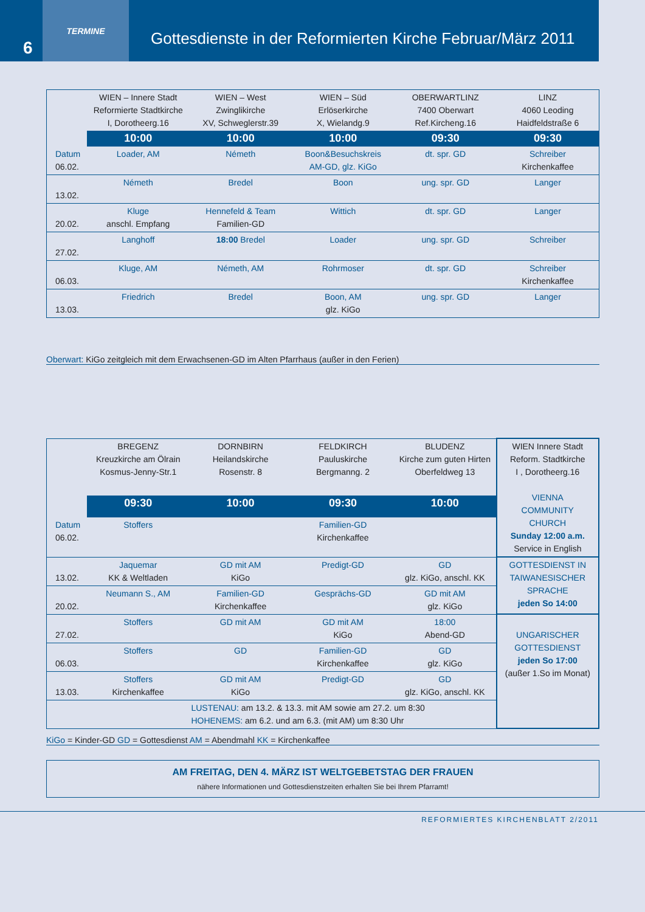6
TERMINE
Gottesdienste in der Reformierten Kirche Februar/März 2011
| | WIEN – Innere Stadt Reformierte Stadtkirche I, Dorotheerg.16 | WIEN – West Zwinglikirche XV, Schweglerstr.39 | WIEN – Süd Erlöserkirche X, Wielandg.9 | OBERWARTLINZ 7400 Oberwart Ref.Kircheng.16 | LINZ 4060 Leoding Haidfeldstraße 6 |
| --- | --- | --- | --- | --- | --- |
| | 10:00 | 10:00 | 10:00 | 09:30 | 09:30 |
| Datum 06.02. | Loader, AM | Németh | Boon&Besuchskreis AM-GD, glz. KiGo | dt. spr. GD | Schreiber Kirchenkaffee |
| 13.02. | Németh | Bredel | Boon | ung. spr. GD | Langer |
| 20.02. | Kluge anschl. Empfang | Hennefeld & Team Familien-GD | Wittich | dt. spr. GD | Langer |
| 27.02. | Langhoff | 18:00 Bredel | Loader | ung. spr. GD | Schreiber |
| 06.03. | Kluge, AM | Németh, AM | Rohrmoser | dt. spr. GD | Schreiber Kirchenkaffee |
| 13.03. | Friedrich | Bredel | Boon, AM glz. KiGo | ung. spr. GD | Langer |
Oberwart: KiGo zeitgleich mit dem Erwachsenen-GD im Alten Pfarrhaus (außer in den Ferien)
| | BREGENZ Kreuzkirche am Ölrain Kosmus-Jenny-Str.1 | DORNBIRN Heilandskirche Rosenstr. 8 | FELDKIRCH Pauluskirche Bergmanng. 2 | BLUDENZ Kirche zum guten Hirten Oberfeldweg 13 | WIEN Innere Stadt Reform. Stadtkirche I , Dorotheerg.16 VIENNA COMMUNITY CHURCH Sunday 12:00 a.m. Service in English |
| --- | --- | --- | --- | --- | --- |
| | 09:30 | 10:00 | 09:30 | 10:00 | |
| Datum 06.02. | Stoffers | | Familien-GD Kirchenkaffee | | |
| 13.02. | Jaquemar KK & Weltladen | GD mit AM KiGo | Predigt-GD | GD glz. KiGo, anschl. KK | GOTTESDIENST IN TAIWANESISCHER SPRACHE jeden So 14:00 |
| 20.02. | Neumann S., AM | Familien-GD Kirchenkaffee | Gesprächs-GD | GD mit AM glz. KiGo | |
| 27.02. | Stoffers | GD mit AM | GD mit AM KiGo | 18:00 Abend-GD | UNGARISCHER GOTTESDIENST jeden So 17:00 (außer 1.So im Monat) |
| 06.03. | Stoffers | GD | Familien-GD Kirchenkaffee | GD glz. KiGo | |
| 13.03. | Stoffers Kirchenkaffee | GD mit AM KiGo | Predigt-GD | GD glz. KiGo, anschl. KK | |
| | | LUSTENAU: am 13.2. & 13.3. mit AM sowie am 27.2. um 8:30 HOHENEMS: am 6.2. und am 6.3. (mit AM) um 8:30 Uhr | | | |
KiGo = Kinder-GD GD = Gottesdienst AM = Abendmahl KK = Kirchenkaffee
AM FREITAG, DEN 4. MÄRZ IST WELTGEBETSTAG DER FRAUEN
nähere Informationen und Gottesdienstzeiten erhalten Sie bei Ihrem Pfarramt!
REFORMIERTES KIRCHENBLATT 2/2011